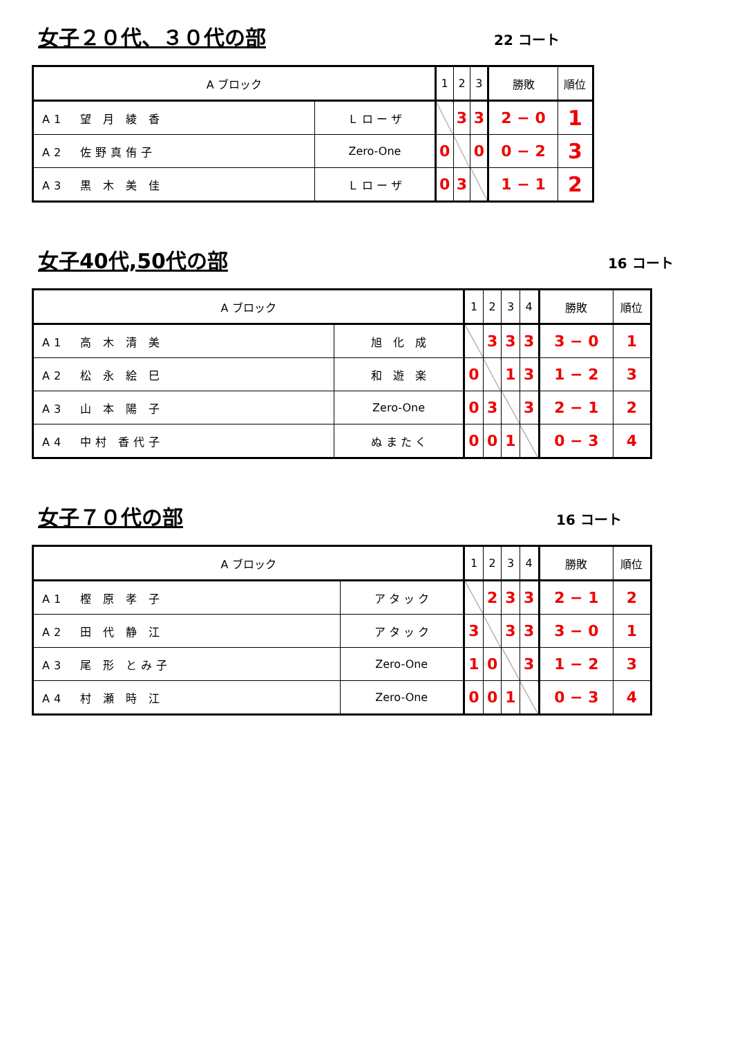女子２０代、３０代の部
22 コート
| A ブロック | | 1 | 2 | 3 | 勝敗 | 順位 |
| A1 望 月 綾 香 | Ｌ ロ ー ザ | | 3 | 3 | 2 − 0 | 1 |
| A2 佐野真侑子 | Zero-One | 0 | | 0 | 0 − 2 | 3 |
| A3 黒 木 美 佳 | Ｌ ロ ー ザ | 0 | 3 | | 1 − 1 | 2 |
女子40代,50代の部
16 コート
| A ブロック | | 1 | 2 | 3 | 4 | 勝敗 | 順位 |
| A1 高 木 清 美 | 旭 化 成 | | 3 | 3 | 3 | 3 − 0 | 1 |
| A2 松 永 絵 巳 | 和 遊 楽 | 0 | | 1 | 3 | 1 − 2 | 3 |
| A3 山 本 陽 子 | Zero-One | 0 | 3 | | 3 | 2 − 1 | 2 |
| A4 中村 香代子 | ぬ ま た く | 0 | 0 | 1 | | 0 − 3 | 4 |
女子７０代の部
16 コート
| A ブロック | | 1 | 2 | 3 | 4 | 勝敗 | 順位 |
| A1 樫 原 孝 子 | ア タ ッ ク | | 2 | 3 | 3 | 2 − 1 | 2 |
| A2 田 代 静 江 | ア タ ッ ク | 3 | | 3 | 3 | 3 − 0 | 1 |
| A3 尾 形 とみ子 | Zero-One | 1 | 0 | | 3 | 1 − 2 | 3 |
| A4 村 瀬 時 江 | Zero-One | 0 | 0 | 1 | | 0 − 3 | 4 |